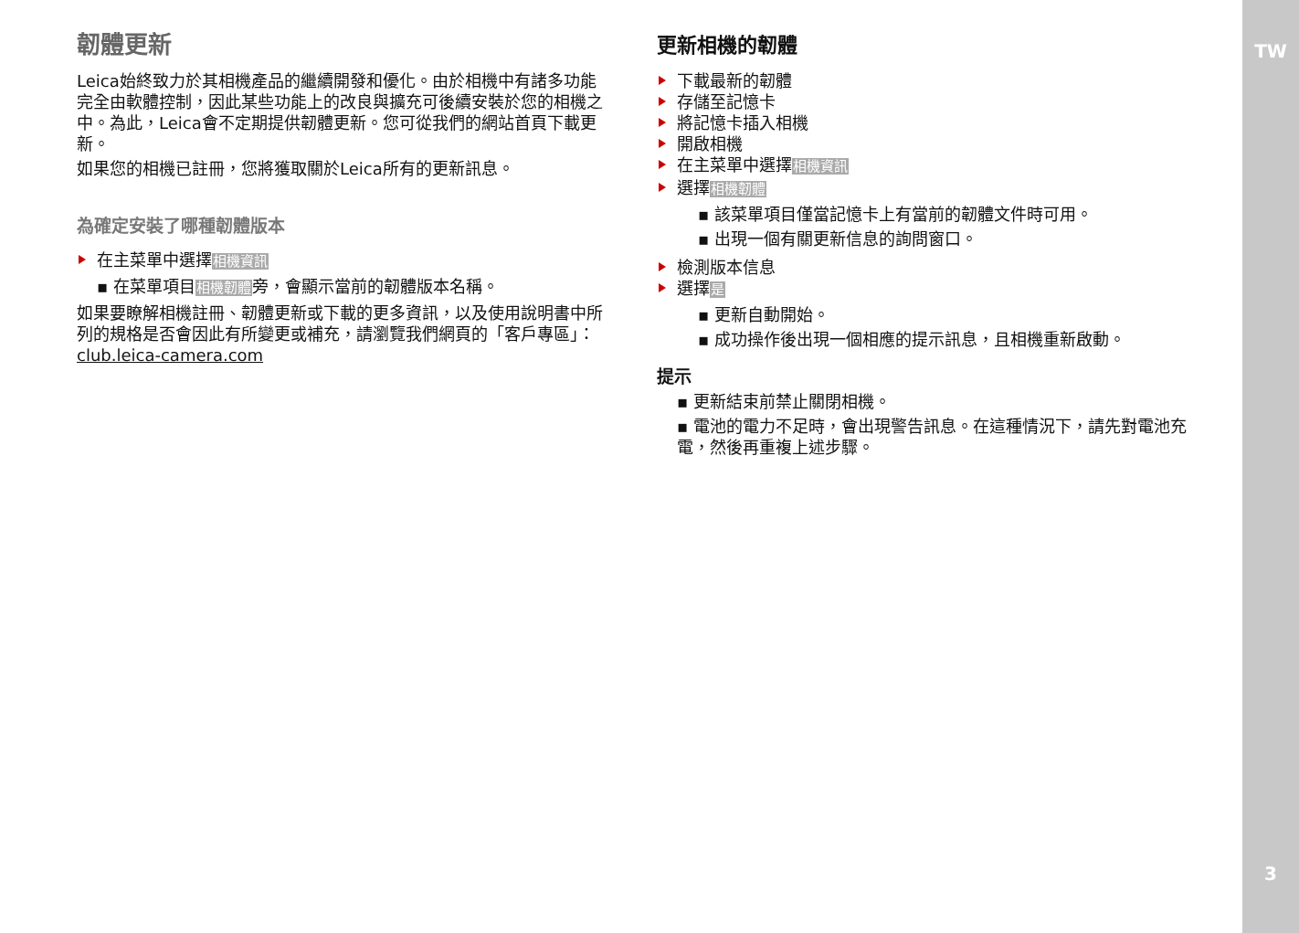TW
3
韌體更新
Leica始終致力於其相機產品的繼續開發和優化。由於相機中有諸多功能完全由軟體控制，因此某些功能上的改良與擴充可後續安裝於您的相機之中。為此，Leica會不定期提供韌體更新。您可從我們的網站首頁下載更新。
如果您的相機已註冊，您將獲取關於Leica所有的更新訊息。
為確定安裝了哪種韌體版本
在主菜單中選擇相機資訊
▪ 在菜單項目相機韌體旁，會顯示當前的韌體版本名稱。
如果要瞭解相機註冊、韌體更新或下載的更多資訊，以及使用說明書中所列的規格是否會因此有所變更或補充，請瀏覽我們網頁的「客戶專區」：club.leica-camera.com
更新相機的韌體
下載最新的韌體
存儲至記憶卡
將記憶卡插入相機
開啟相機
在主菜單中選擇相機資訊
選擇相機韌體
▪ 該菜單項目僅當記憶卡上有當前的韌體文件時可用。
▪ 出現一個有關更新信息的詢問窗口。
檢測版本信息
選擇是
▪ 更新自動開始。
▪ 成功操作後出現一個相應的提示訊息，且相機重新啟動。
提示
▪ 更新結束前禁止關閉相機。
▪ 電池的電力不足時，會出現警告訊息。在這種情況下，請先對電池充電，然後再重複上述步驟。